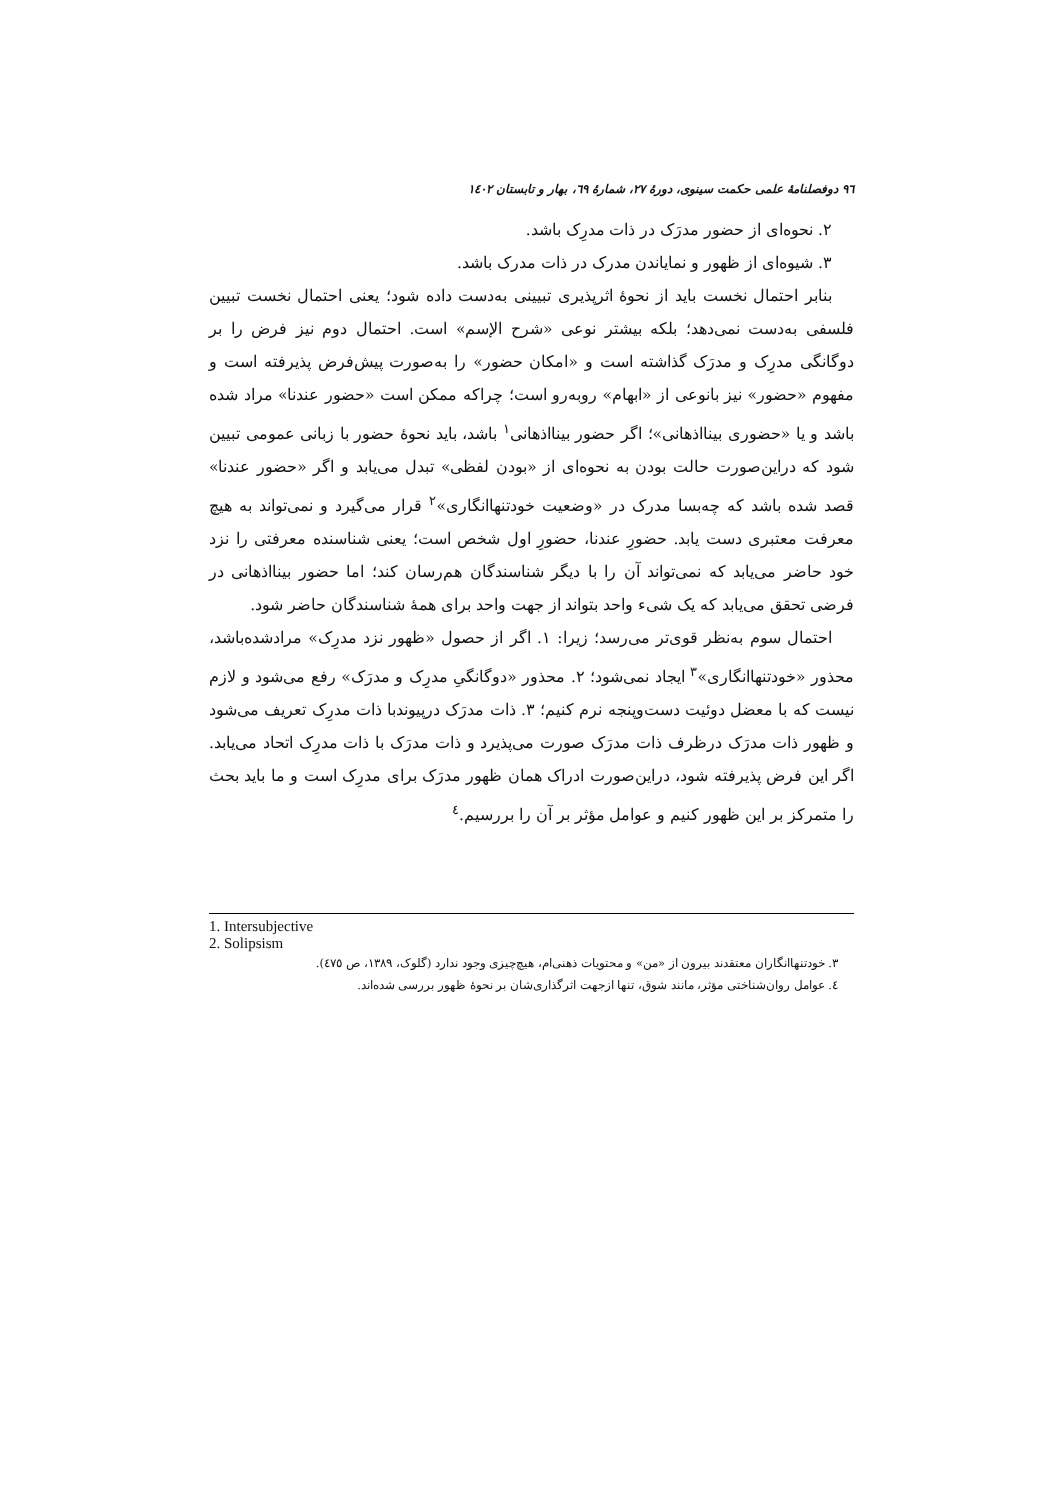٩٦ دوفصلنامهٔ علمی حکمت سینوی، دورهٔ ٢٧، شمارهٔ ٦٩، بهار و تابستان ١٤٠٢
٢. نحوه‌ای از حضور مدرَک در ذات مدرِک باشد.
٣. شیوه‌ای از ظهور و نمایاندن مدرک در ذات مدرک باشد.
بنابر احتمال نخست باید از نحوهٔ اثرپذیری تبیینی به‌دست داده شود؛ یعنی احتمال نخست تبیین فلسفی به‌دست نمی‌دهد؛ بلکه بیشتر نوعی «شرح الإسم» است. احتمال دوم نیز فرض را بر دوگانگی مدرِک و مدرَک گذاشته است و «امکان حضور» را به‌صورت پیش‌فرض پذیرفته است و مفهوم «حضور» نیز بانوعی از «ابهام» روبه‌رو است؛ چراکه ممکن است «حضور عندنا» مراد شده باشد و یا «حضوری بینااذهانی»؛ اگر حضور بینااذهانی<sup>١</sup> باشد، باید نحوهٔ حضور با زبانی عمومی تبیین شود که دراین‌صورت حالت بودن به نحوه‌ای از «بودن لفظی» تبدل می‌یابد و اگر «حضور عندنا» قصد شده باشد که چه‌بسا مدرک در «وضعیت خودتنهاانگاری»<sup>٢</sup> قرار می‌گیرد و نمی‌تواند به هیچ معرفت معتبری دست یابد. حضورِ عندنا، حضورِ اول شخص است؛ یعنی شناسنده معرفتی را نزد خود حاضر می‌یابد که نمی‌تواند آن را با دیگر شناسندگان هم‌رسان کند؛ اما حضور بینااذهانی در فرضی تحقق می‌یابد که یک شیء واحد بتواند از جهت واحد برای همهٔ شناسندگان حاضر شود.
احتمال سوم به‌نظر قوی‌تر می‌رسد؛ زیرا: ١. اگر از حصول «ظهور نزد مدرِک» مرادشده‌باشد، محذور «خودتنهاانگاری»<sup>٣</sup> ایجاد نمی‌شود؛ ٢. محذور «دوگانگیِ مدرِک و مدرَک» رفع می‌شود و لازم نیست که با معضل دوئیت دست‌وپنجه نرم کنیم؛ ٣. ذات مدرَک درپیوندبا ذات مدرِک تعریف می‌شود و ظهور ذات مدرَک درظرف ذات مدرَک صورت می‌پذیرد و ذات مدرَک با ذات مدرِک اتحاد می‌یابد. اگر این فرض پذیرفته شود، دراین‌صورت ادراک همان ظهور مدرَک برای مدرِک است و ما باید بحث را متمرکز بر این ظهور کنیم و عوامل مؤثر بر آن را بررسیم.<sup>٤</sup>
1. Intersubjective
2. Solipsism
٣. خودتنهاانگاران معتقدند بیرون از «من» و محتویات ذهنی‌ام، هیچ‌چیزی وجود ندارد (گلوک، ١٣٨٩، ص ٤٧٥).
٤. عوامل روان‌شناختی مؤثر، مانند شوق، تنها ازجهت اثرگذاری‌شان بر نحوهٔ ظهور بررسی شده‌اند.